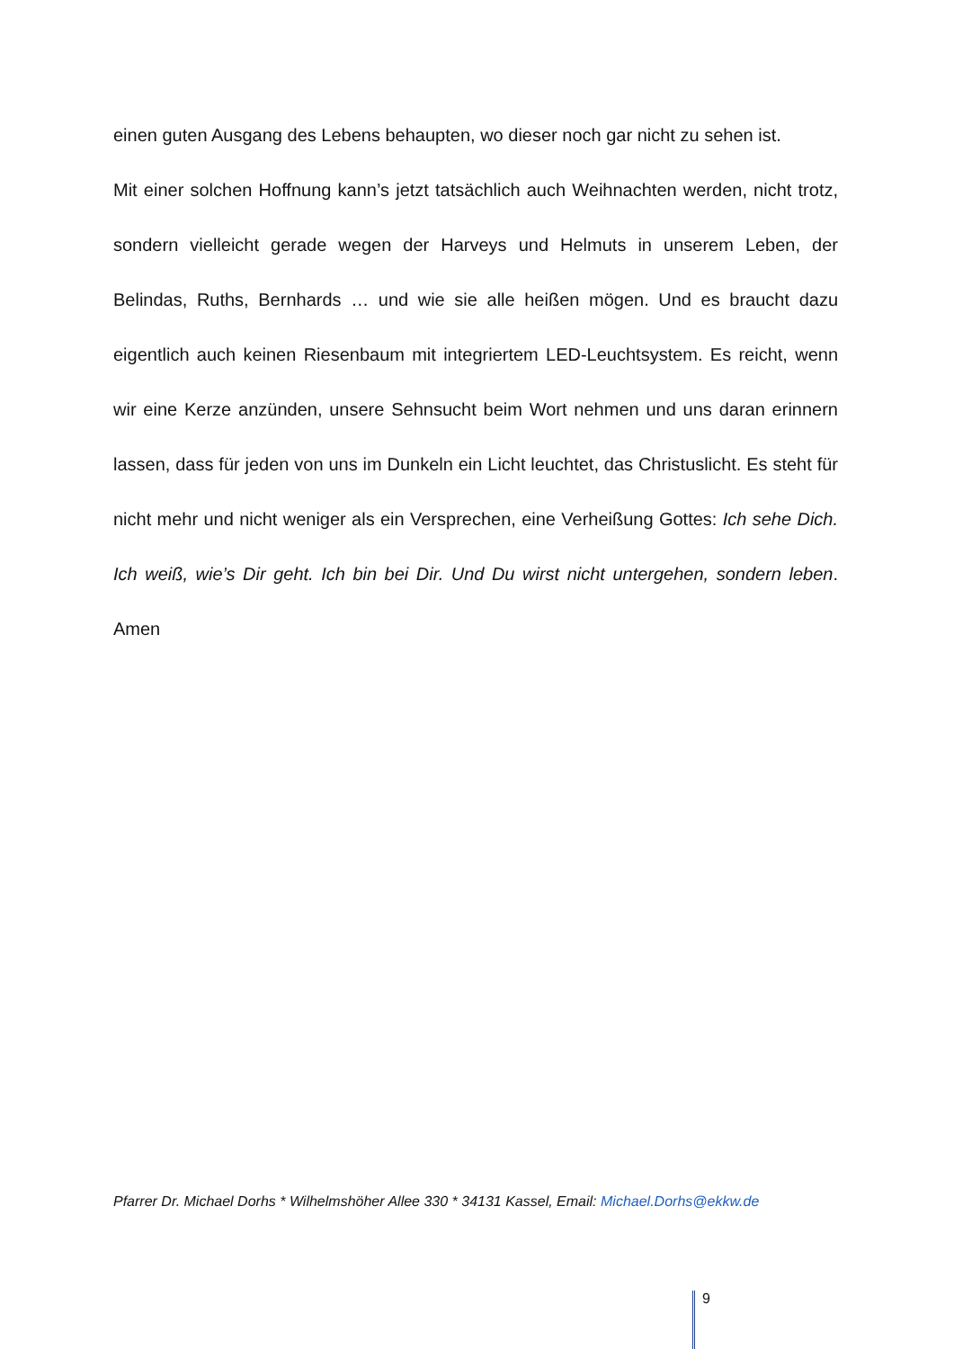einen guten Ausgang des Lebens behaupten, wo dieser noch gar nicht zu sehen ist.
Mit einer solchen Hoffnung kann’s jetzt tatsächlich auch Weihnachten werden, nicht trotz, sondern vielleicht gerade wegen der Harveys und Helmuts in unserem Leben, der Belindas, Ruths, Bernhards … und wie sie alle heißen mögen. Und es braucht dazu eigentlich auch keinen Riesenbaum mit integriertem LED-Leuchtsystem. Es reicht, wenn wir eine Kerze anzünden, unsere Sehnsucht beim Wort nehmen und uns daran erinnern lassen, dass für jeden von uns im Dunkeln ein Licht leuchtet, das Christuslicht. Es steht für nicht mehr und nicht weniger als ein Versprechen, eine Verheißung Gottes: Ich sehe Dich. Ich weiß, wie’s Dir geht. Ich bin bei Dir. Und Du wirst nicht untergehen, sondern leben. Amen
Pfarrer Dr. Michael Dorhs * Wilhelmshöher Allee 330 * 34131 Kassel, Email: Michael.Dorhs@ekkw.de
9